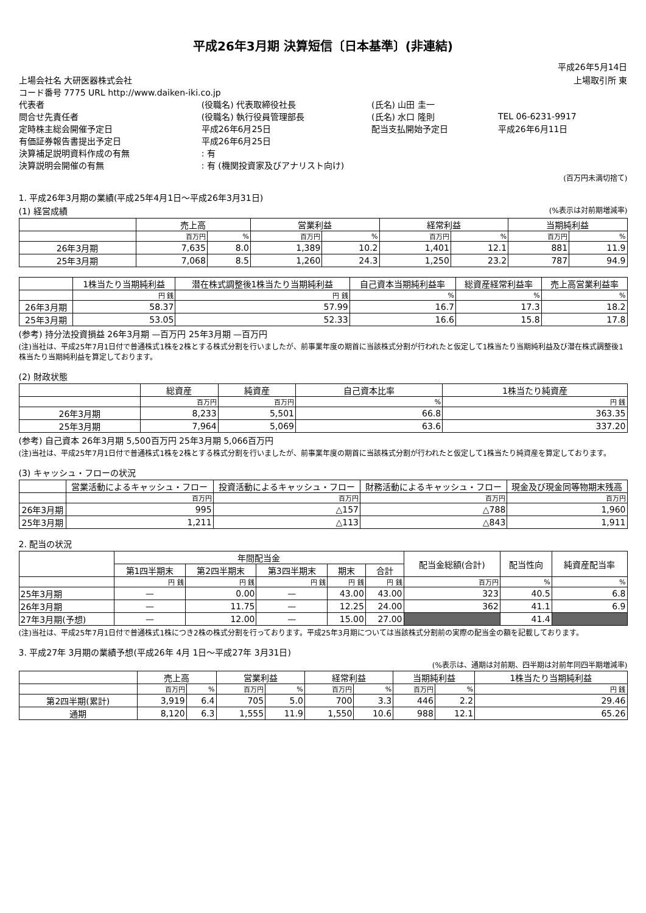平成26年3月期 決算短信〔日本基準〕(非連結)
平成26年5月14日
| 上場会社名 大研医器株式会社 | | | 上場取引所 東 |
| コード番号 7775 URL http://www.daiken-iki.co.jp | | | |
| 代表者 | (役職名) 代表取締役社長 | (氏名) 山田 圭一 | |
| 問合せ先責任者 | (役職名) 執行役員管理部長 | (氏名) 水口 隆則 | TEL 06-6231-9917 |
| 定時株主総会開催予定日 | 平成26年6月25日 | 配当支払開始予定日 | 平成26年6月11日 |
| 有価証券報告書提出予定日 | 平成26年6月25日 | | |
| 決算補足説明資料作成の有無 | : 有 | | |
| 決算説明会開催の有無 | : 有 (機関投資家及びアナリスト向け) | | |
(百万円未満切捨て)
1. 平成26年3月期の業績(平成25年4月1日～平成26年3月31日)
(1) 経営成績 (%表示は対前期増減率)
| | 売上高 | | 営業利益 | | 経常利益 | | 当期純利益 | |
| --- | --- | --- | --- | --- | --- | --- | --- | --- |
| | 百万円 | % | 百万円 | % | 百万円 | % | 百万円 | % |
| 26年3月期 | 7,635 | 8.0 | 1,389 | 10.2 | 1,401 | 12.1 | 881 | 11.9 |
| 25年3月期 | 7,068 | 8.5 | 1,260 | 24.3 | 1,250 | 23.2 | 787 | 94.9 |
| | 1株当たり当期純利益 | 潜在株式調整後1株当たり当期純利益 | 自己資本当期純利益率 | 総資産経常利益率 | 売上高営業利益率 |
| --- | --- | --- | --- | --- | --- |
| | 円 銭 | 円 銭 | % | % | % |
| 26年3月期 | 58.37 | 57.99 | 16.7 | 17.3 | 18.2 |
| 25年3月期 | 53.05 | 52.33 | 16.6 | 15.8 | 17.8 |
(参考) 持分法投資損益 26年3月期 —百万円 25年3月期 —百万円
(注)当社は、平成25年7月1日付で普通株式1株を2株とする株式分割を行いましたが、前事業年度の期首に当該株式分割が行われたと仮定して1株当たり当期純利益及び潜在株式調整後1株当たり当期純利益を算定しております。
(2) 財政状態
| | 総資産 | 純資産 | 自己資本比率 | 1株当たり純資産 |
| --- | --- | --- | --- | --- |
| | 百万円 | 百万円 | % | 円 銭 |
| 26年3月期 | 8,233 | 5,501 | 66.8 | 363.35 |
| 25年3月期 | 7,964 | 5,069 | 63.6 | 337.20 |
(参考) 自己資本 26年3月期 5,500百万円 25年3月期 5,066百万円
(注)当社は、平成25年7月1日付で普通株式1株を2株とする株式分割を行いましたが、前事業年度の期首に当該株式分割が行われたと仮定して1株当たり純資産を算定しております。
(3) キャッシュ・フローの状況
| | 営業活動によるキャッシュ・フロー | 投資活動によるキャッシュ・フロー | 財務活動によるキャッシュ・フロー | 現金及び現金同等物期末残高 |
| --- | --- | --- | --- | --- |
| | 百万円 | 百万円 | 百万円 | 百万円 |
| 26年3月期 | 995 | △157 | △788 | 1,960 |
| 25年3月期 | 1,211 | △113 | △843 | 1,911 |
2. 配当の状況
| | 年間配当金 | | | | | 配当金総額(合計) | 配当性向 | 純資産配当率 |
| --- | --- | --- | --- | --- | --- | --- | --- | --- |
| | 第1四半期末 | 第2四半期末 | 第3四半期末 | 期末 | 合計 | | | |
| | 円 銭 | 円 銭 | 円 銭 | 円 銭 | 円 銭 | 百万円 | % | % |
| 25年3月期 | — | 0.00 | — | 43.00 | 43.00 | 323 | 40.5 | 6.8 |
| 26年3月期 | — | 11.75 | — | 12.25 | 24.00 | 362 | 41.1 | 6.9 |
| 27年3月期(予想) | — | 12.00 | — | 15.00 | 27.00 | | 41.4 | |
(注)当社は、平成25年7月1日付で普通株式1株につき2株の株式分割を行っております。平成25年3月期については当該株式分割前の実際の配当金の額を記載しております。
3. 平成27年 3月期の業績予想(平成26年 4月 1日～平成27年 3月31日)
(%表示は、通期は対前期、四半期は対前年同四半期増減率)
| | 売上高 | | 営業利益 | | 経常利益 | | 当期純利益 | | 1株当たり当期純利益 |
| --- | --- | --- | --- | --- | --- | --- | --- | --- | --- |
| | 百万円 | % | 百万円 | % | 百万円 | % | 百万円 | % | 円 銭 |
| 第2四半期(累計) | 3,919 | 6.4 | 705 | 5.0 | 700 | 3.3 | 446 | 2.2 | 29.46 |
| 通期 | 8,120 | 6.3 | 1,555 | 11.9 | 1,550 | 10.6 | 988 | 12.1 | 65.26 |